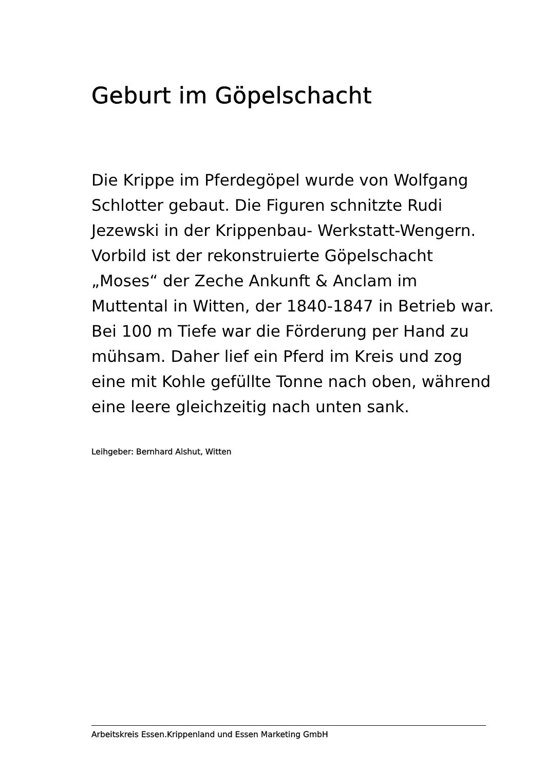Geburt im Göpelschacht
Die Krippe im Pferdegöpel wurde von Wolfgang Schlotter gebaut. Die Figuren schnitzte Rudi Jezewski in der Krippenbau- Werkstatt-Wengern. Vorbild ist der rekonstruierte Göpelschacht „Moses“ der Zeche Ankunft & Anclam im Muttental in Witten, der 1840-1847 in Betrieb war. Bei 100 m Tiefe war die Förderung per Hand zu mühsam. Daher lief ein Pferd im Kreis und zog eine mit Kohle gefüllte Tonne nach oben, während eine leere gleichzeitig nach unten sank.
Leihgeber: Bernhard Alshut, Witten
Arbeitskreis Essen.Krippenland und Essen Marketing GmbH